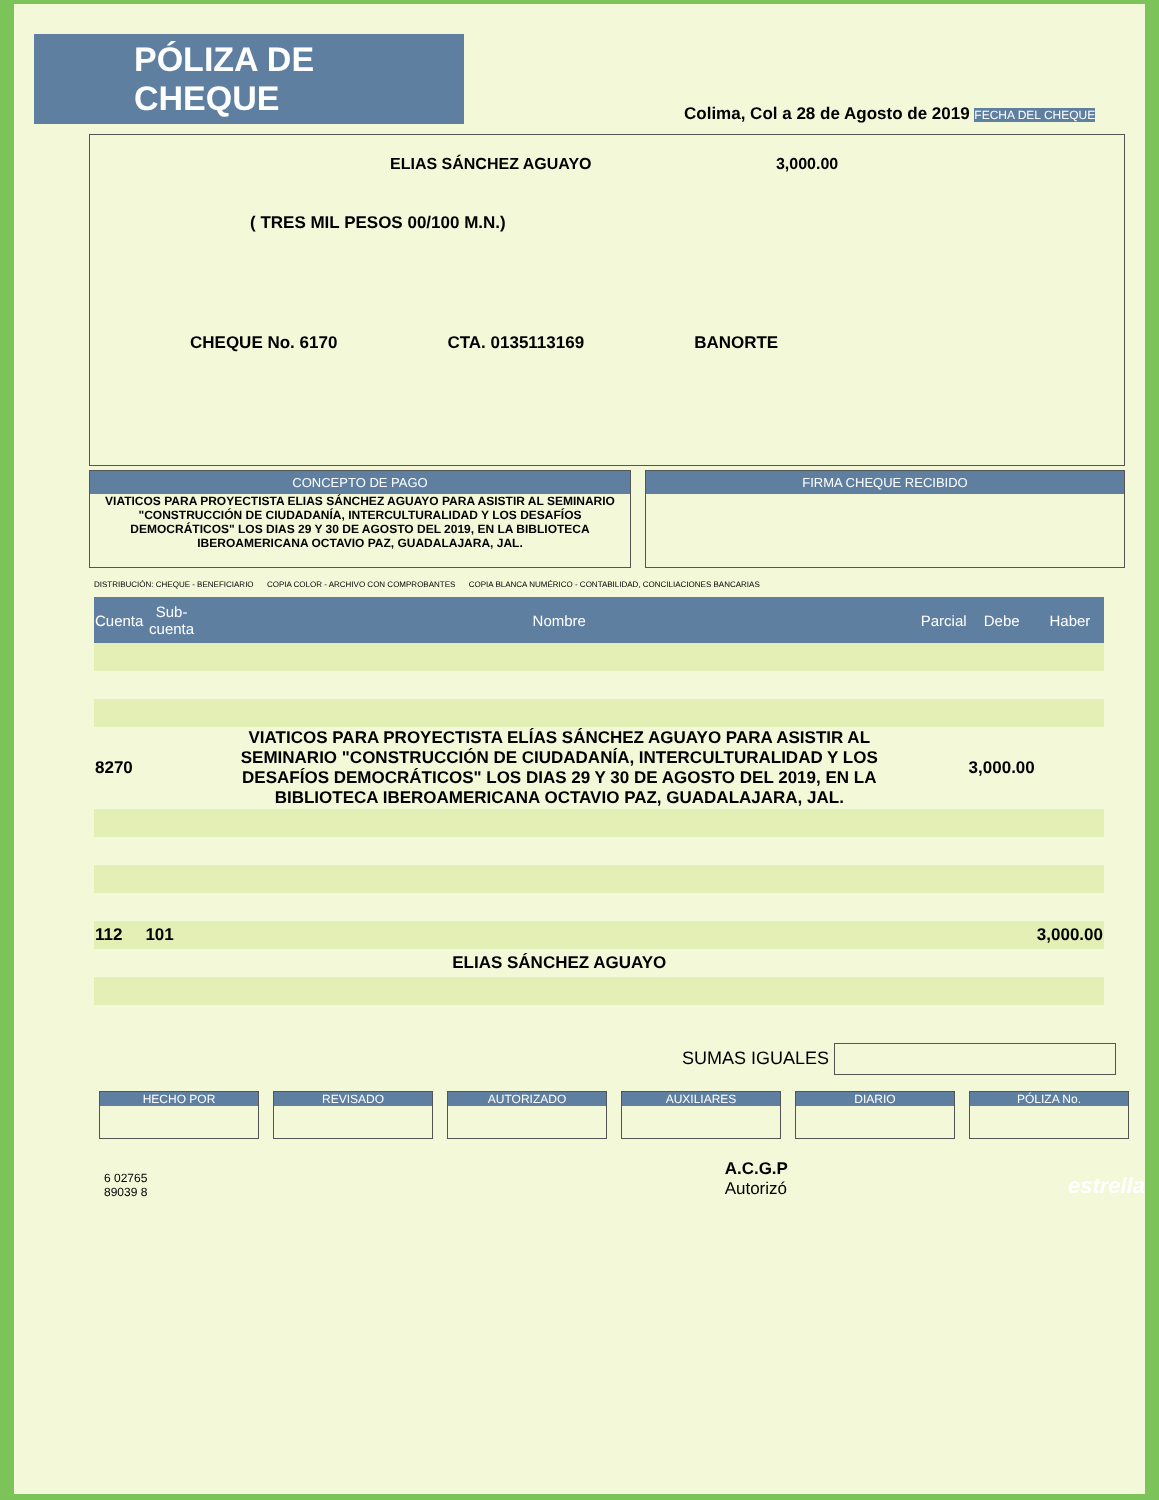PÓLIZA DE CHEQUE
Colima, Col a 28 de Agosto de 2019 FECHA DEL CHEQUE
ELIAS SÁNCHEZ AGUAYO 3,000.00
( TRES MIL PESOS 00/100 M.N.)
CHEQUE No. 6170 CTA. 0135113169 BANORTE
CONCEPTO DE PAGO
VIATICOS PARA PROYECTISTA ELIAS SÁNCHEZ AGUAYO PARA ASISTIR AL SEMINARIO "CONSTRUCCIÓN DE CIUDADANÍA, INTERCULTURALIDAD Y LOS DESAFÍOS DEMOCRÁTICOS" LOS DIAS 29 Y 30 DE AGOSTO DEL 2019, EN LA BIBLIOTECA IBEROAMERICANA OCTAVIO PAZ, GUADALAJARA, JAL.
FIRMA CHEQUE RECIBIDO
DISTRIBUCIÓN: CHEQUE - BENEFICIARIO COPIA COLOR - ARCHIVO CON COMPROBANTES COPIA BLANCA NUMÉRICO - CONTABILIDAD, CONCILIACIONES BANCARIAS
| Cuenta | Sub-cuenta | Nombre | Parcial | Debe | Haber |
| --- | --- | --- | --- | --- | --- |
| 8270 | | VIATICOS PARA PROYECTISTA ELÍAS SÁNCHEZ AGUAYO PARA ASISTIR AL SEMINARIO "CONSTRUCCIÓN DE CIUDADANÍA, INTERCULTURALIDAD Y LOS DESAFÍOS DEMOCRÁTICOS" LOS DIAS 29 Y 30 DE AGOSTO DEL 2019, EN LA BIBLIOTECA IBEROAMERICANA OCTAVIO PAZ, GUADALAJARA, JAL. | | 3,000.00 | |
| 112 | 101 | | | | 3,000.00 |
| | | ELIAS SÁNCHEZ AGUAYO | | | |
SUMAS IGUALES
HECHO POR REVISADO AUTORIZADO AUXILIARES DIARIO PÓLIZA No.
6 02765 89039 8
A.C.G.P
Autorizó
estrella